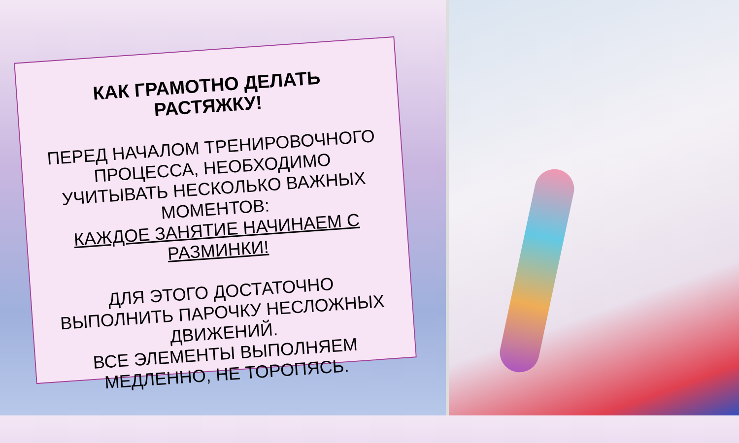КАК ГРАМОТНО ДЕЛАТЬ РАСТЯЖКУ!
ПЕРЕД НАЧАЛОМ ТРЕНИРОВОЧНОГО ПРОЦЕССА, НЕОБХОДИМО УЧИТЫВАТЬ НЕСКОЛЬКО ВАЖНЫХ МОМЕНТОВ:
КАЖДОЕ ЗАНЯТИЕ НАЧИНАЕМ С РАЗМИНКИ!
ДЛЯ ЭТОГО ДОСТАТОЧНО ВЫПОЛНИТЬ ПАРОЧКУ НЕСЛОЖНЫХ ДВИЖЕНИЙ.
ВСЕ ЭЛЕМЕНТЫ ВЫПОЛНЯЕМ МЕДЛЕННО, НЕ ТОРОПЯСЬ.